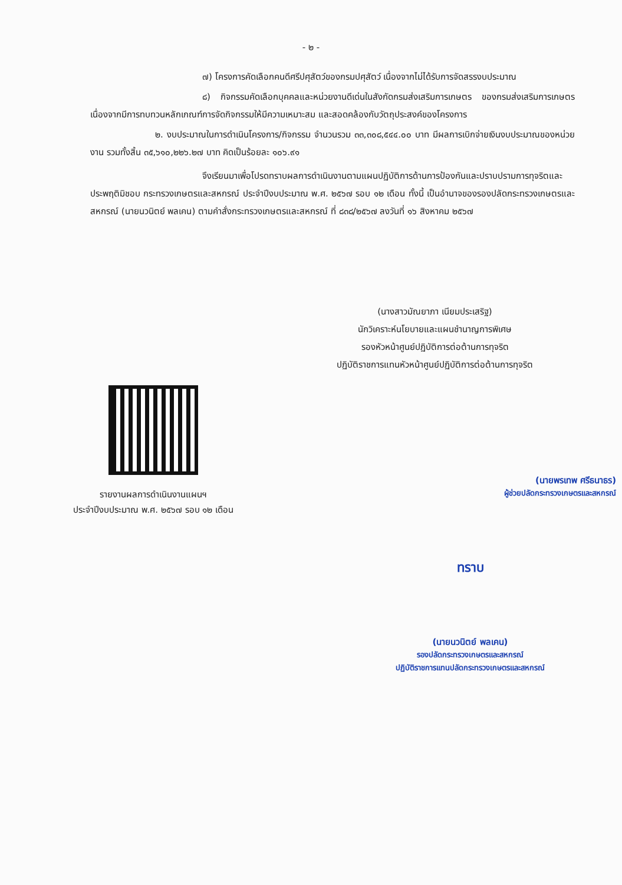- ๒ -
๗) โครงการคัดเลือกคนดีศรีปศุสัตว์ของกรมปศุสัตว์ เนื่องจากไม่ได้รับการจัดสรรงบประมาณ
๘) กิจกรรมคัดเลือกบุคคลและหน่วยงานดีเด่นในสังกัดกรมส่งเสริมการเกษตร ของกรมส่งเสริมการเกษตร เนื่องจากมีการทบทวนหลักเกณฑ์การจัดกิจกรรมให้มีความเหมาะสม และสอดคล้องกับวัตถุประสงค์ของโครงการ
๒. งบประมาณในการดำเนินโครงการ/กิจกรรม จำนวนรวม ๓๓,๓๐๘,๕๔๔.๐๐ บาท มีผลการเบิกจ่ายเงินงบประมาณของหน่วยงาน รวมทั้งสิ้น ๓๕,๖๑๐,๒๒๖.๒๗ บาท คิดเป็นร้อยละ ๑๐๖.๙๑
จึงเรียนมาเพื่อโปรดทราบผลการดำเนินงานตามแผนปฏิบัติการด้านการป้องกันและปราบปรามการทุจริตและประพฤติมิชอบ กระทรวงเกษตรและสหกรณ์ ประจำปีงบประมาณ พ.ศ. ๒๕๖๗ รอบ ๑๒ เดือน ทั้งนี้ เป็นอำนาจของรองปลัดกระทรวงเกษตรและสหกรณ์ (นายนวนิตย์ พลเคน) ตามคำสั่งกระทรวงเกษตรและสหกรณ์ ที่ ๘๓๘/๒๕๖๗ ลงวันที่ ๑๖ สิงหาคม ๒๕๖๗
(นางสาวมัณยาภา เนียมประเสริฐ)
นักวิเคราะห์นโยบายและแผนชำนาญการพิเศษ
รองหัวหน้าศูนย์ปฏิบัติการต่อต้านการทุจริต
ปฏิบัติราชการแทนหัวหน้าศูนย์ปฏิบัติการต่อต้านการทุจริต
รายงานผลการดำเนินงานแผนฯ
ประจำปีงบประมาณ พ.ศ. ๒๕๖๗ รอบ ๑๒ เดือน
(นายพรเทพ ศรีธนาธร)
ผู้ช่วยปลัดกระทรวงเกษตรและสหกรณ์
ทราบ
(นายนวนิตย์ พลเคน)
รองปลัดกระทรวงเกษตรและสหกรณ์
ปฏิบัติราชการแทนปลัดกระทรวงเกษตรและสหกรณ์